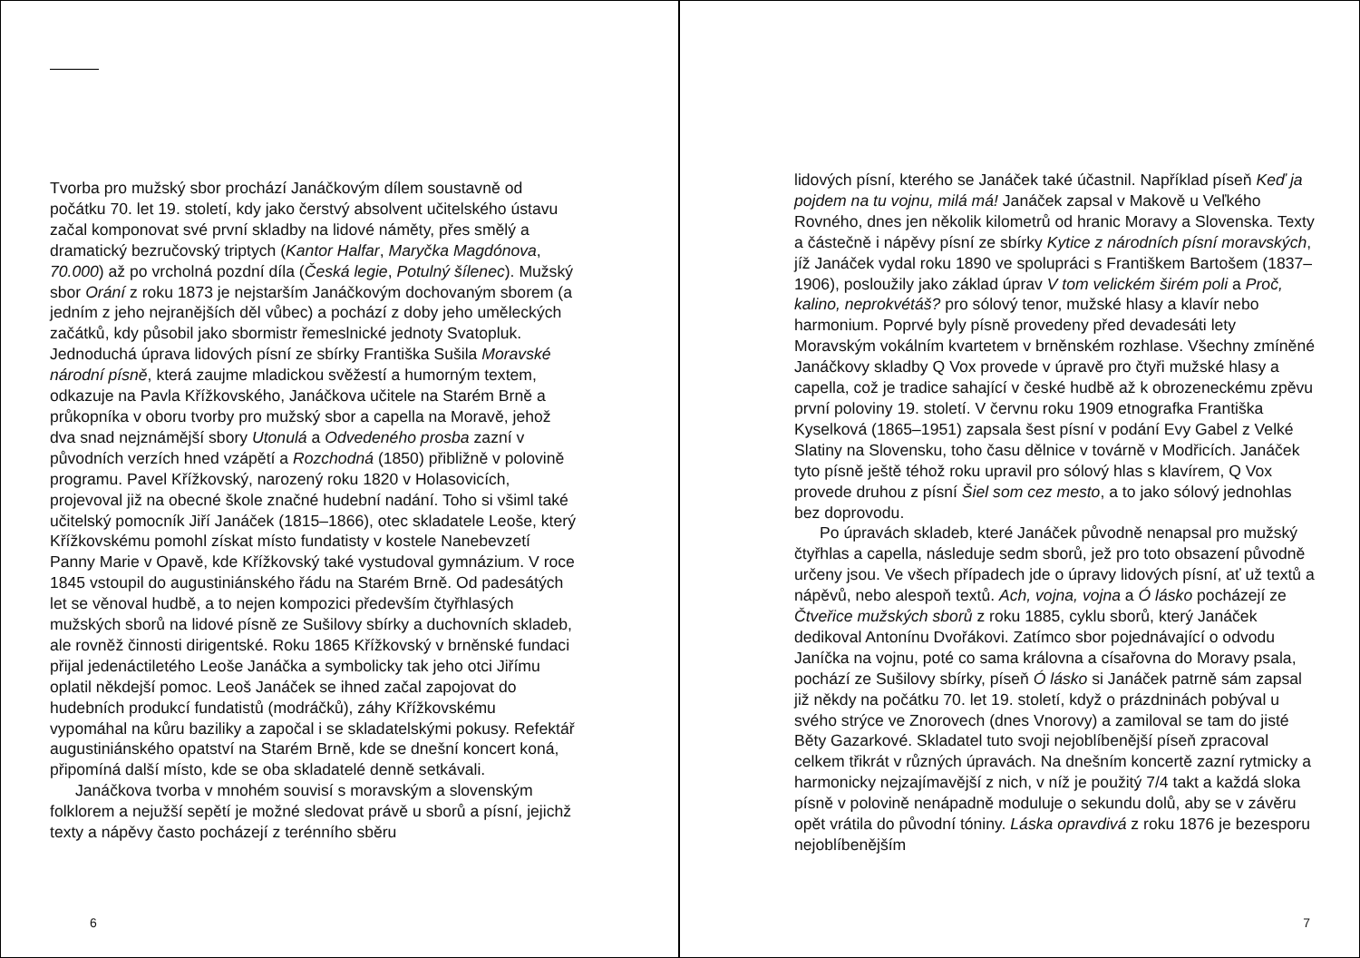———
Tvorba pro mužský sbor prochází Janáčkovým dílem soustavně od počátku 70. let 19. století, kdy jako čerstvý absolvent učitelského ústavu začal komponovat své první skladby na lidové náměty, přes smělý a dramatický bezručovský triptych (Kantor Halfar, Maryčka Magdónova, 70.000) až po vrcholná pozdní díla (Česká legie, Potulný šílenec). Mužský sbor Orání z roku 1873 je nejstarším Janáčkovým dochovaným sborem (a jedním z jeho nejranějších děl vůbec) a pochází z doby jeho uměleckých začátků, kdy působil jako sbormistr řemeslnické jednoty Svatopluk. Jednoduchá úprava lidových písní ze sbírky Františka Sušila Moravské národní písně, která zaujme mladickou svěžestí a humorným textem, odkazuje na Pavla Křížkovského, Janáčkova učitele na Starém Brně a průkopníka v oboru tvorby pro mužský sbor a capella na Moravě, jehož dva snad nejznámější sbory Utonulá a Odvedeného prosba zazní v původních verzích hned vzápětí a Rozchodná (1850) přibližně v polovině programu. Pavel Křížkovský, narozený roku 1820 v Holasovicích, projevoval již na obecné škole značné hudební nadání. Toho si všiml také učitelský pomocník Jiří Janáček (1815–1866), otec skladatele Leoše, který Křížkovskému pomohl získat místo fundatisty v kostele Nanebevzetí Panny Marie v Opavě, kde Křížkovský také vystudoval gymnázium. V roce 1845 vstoupil do augustiniánského řádu na Starém Brně. Od padesátých let se věnoval hudbě, a to nejen kompozici především čtyřhlasých mužských sborů na lidové písně ze Sušilovy sbírky a duchovních skladeb, ale rovněž činnosti dirigentské. Roku 1865 Křížkovský v brněnské fundaci přijal jedenáctiletého Leoše Janáčka a symbolicky tak jeho otci Jiřímu oplatil někdejší pomoc. Leoš Janáček se ihned začal zapojovat do hudebních produkcí fundatistů (modráčků), záhy Křížkovskému vypomáhal na kůru baziliky a započal i se skladatelskými pokusy. Refektář augustiniánského opatství na Starém Brně, kde se dnešní koncert koná, připomíná další místo, kde se oba skladatelé denně setkávali.
Janáčkova tvorba v mnohém souvisí s moravským a slovenským folklorem a nejužší sepětí je možné sledovat právě u sborů a písní, jejichž texty a nápěvy často pocházejí z terénního sběru
6
lidových písní, kterého se Janáček také účastnil. Například píseň Keď ja pojdem na tu vojnu, milá má! Janáček zapsal v Makově u Veľkého Rovného, dnes jen několik kilometrů od hranic Moravy a Slovenska. Texty a částečně i nápěvy písní ze sbírky Kytice z národních písní moravských, jíž Janáček vydal roku 1890 ve spolupráci s Františkem Bartošem (1837–1906), posloužily jako základ úprav V tom velickém širém poli a Proč, kalino, neprokvétáš? pro sólový tenor, mužské hlasy a klavír nebo harmonium. Poprvé byly písně provedeny před devadesáti lety Moravským vokálním kvartetem v brněnském rozhlase. Všechny zmíněné Janáčkovy skladby Q Vox provede v úpravě pro čtyři mužské hlasy a capella, což je tradice sahající v české hudbě až k obrozeneckému zpěvu první poloviny 19. století. V červnu roku 1909 etnografka Františka Kyselková (1865–1951) zapsala šest písní v podání Evy Gabel z Velké Slatiny na Slovensku, toho času dělnice v továrně v Modřicích. Janáček tyto písně ještě téhož roku upravil pro sólový hlas s klavírem, Q Vox provede druhou z písní Šiel som cez mesto, a to jako sólový jednohlas bez doprovodu.
Po úpravách skladeb, které Janáček původně nenapsal pro mužský čtyřhlas a capella, následuje sedm sborů, jež pro toto obsazení původně určeny jsou. Ve všech případech jde o úpravy lidových písní, ať už textů a nápěvů, nebo alespoň textů. Ach, vojna, vojna a Ó lásko pocházejí ze Čtveřice mužských sborů z roku 1885, cyklu sborů, který Janáček dedikoval Antonínu Dvořákovi. Zatímco sbor pojednávající o odvodu Janíčka na vojnu, poté co sama královna a císařovna do Moravy psala, pochází ze Sušilovy sbírky, píseň Ó lásko si Janáček patrně sám zapsal již někdy na počátku 70. let 19. století, když o prázdninách pobýval u svého strýce ve Znorovech (dnes Vnorovy) a zamiloval se tam do jisté Běty Gazarkové. Skladatel tuto svoji nejoblíbenější píseň zpracoval celkem třikrát v různých úpravách. Na dnešním koncertě zazní rytmicky a harmonicky nejzajímavější z nich, v níž je použitý 7/4 takt a každá sloka písně v polovině nenápadně moduluje o sekundu dolů, aby se v závěru opět vrátila do původní tóniny. Láska opravdivá z roku 1876 je bezesporu nejoblíbenějším
7